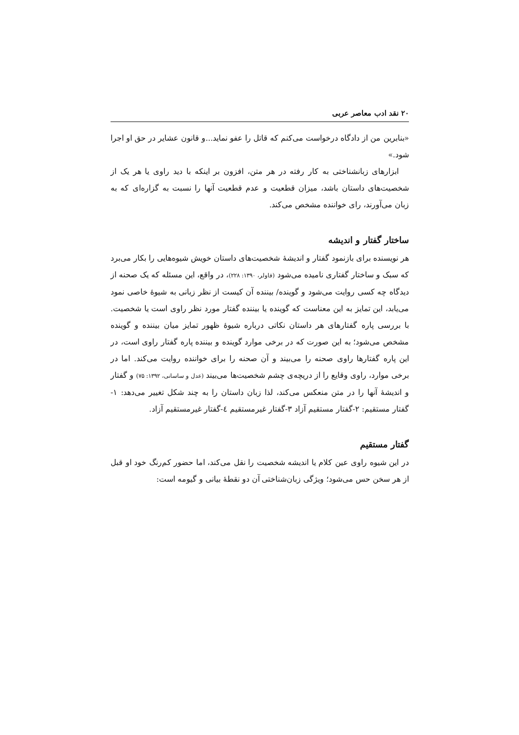۲۰ نقد ادب معاصر عربی
«بنابرین من از دادگاه درخواست می‌کنم که قاتل را عفو نماید...و قانون عشایر در حق او اجرا شود.»
ابزارهای زبانشناختی به کار رفته در هر متن، افزون بر اینکه با دید راوی یا هر یک از شخصیت‌های داستان باشد، میزان قطعیت و عدم قطعیت آنها را نسبت به گزاره‌ای که به زبان می‌آورند، رای خواننده مشخص می‌کند.
ساختار گفتار و اندیشه
هر نویسنده برای بازنمود گفتار و اندیشهٔ شخصیت‌های داستان خویش شیوه‌هایی را بکار می‌برد که سبک و ساختار گفتاری نامیده می‌شود (فاولر، ۱۳۹۰: ۲۲۸)، در واقع، این مسئله که یک صحنه از دیدگاه چه کسی روایت می‌شود و گوینده/ بیننده آن کیست از نظر زبانی به شیوهٔ خاصی نمود می‌یابد، این تمایز به این معناست که گوینده یا بیننده گفتار مورد نظر راوی است یا شخصیت. با بررسی پاره گفتارهای هر داستان نکاتی درباره شیوهٔ ظهور تمایز میان بیننده و گوینده مشخص می‌شود؛ به این صورت که در برخی موارد گوینده و بیننده پاره گفتار راوی است، در این پاره گفتارها راوی صحنه را می‌بیند و آن صحنه را برای خواننده روایت می‌کند. اما در برخی موارد، راوی وقایع را از دریچه‌ی چشم شخصیت‌ها می‌بیند (عدل و ساسانی، ۱۳۹۲: ۷۵) و گفتار و اندیشهٔ آنها را در متن منعکس می‌کند، لذا زبان داستان را به چند شکل تغییر می‌دهد: ۱- گفتار مستقیم: ۲-گفتار مستقیم آزاد ۳-گفتار غیرمستقیم ٤-گفتار غیرمستقیم آزاد.
گفتار مستقیم
در این شیوه راوی عین کلام یا اندیشه شخصیت را نقل می‌کند، اما حضور کم‌رنگ خود او قبل از هر سخن حس می‌شود؛ ویژگی زبان‌شناختی آن دو نقطهٔ بیانی و گیومه است: